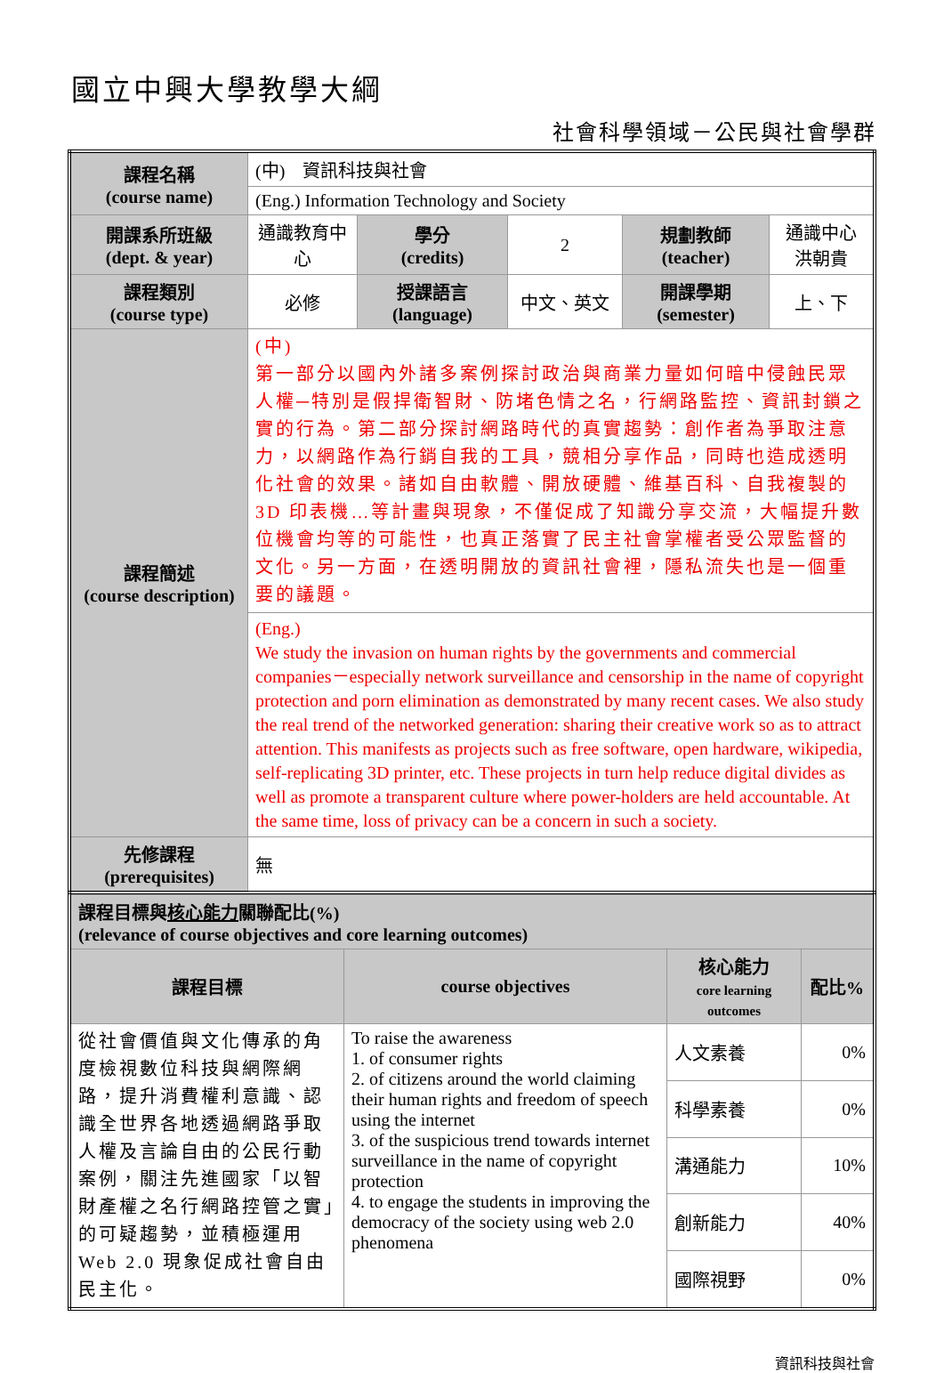國立中興大學教學大綱
社會科學領域－公民與社會學群
| 課程名稱 (course name) | (中) 資訊科技與社會 | | | | |
| | (Eng.) Information Technology and Society | | | | |
| 開課系所班級 (dept. & year) | 通識教育中心 | 學分 (credits) | 2 | 規劃教師 (teacher) | 通識中心 洪朝貴 |
| 課程類別 (course type) | 必修 | 授課語言 (language) | 中文、英文 | 開課學期 (semester) | 上、下 |
| 課程簡述 (course description) | (中) 第一部分以國內外諸多案例探討政治與商業力量如何暗中侵蝕民眾人權─特別是假捍衛智財、防堵色情之名，行網路監控、資訊封鎖之實的行為。第二部分探討網路時代的真實趨勢：創作者為爭取注意力，以網路作為行銷自我的工具，競相分享作品，同時也造成透明化社會的效果。諸如自由軟體、開放硬體、維基百科、自我複製的 3D 印表機…等計畫與現象，不僅促成了知識分享交流，大幅提升數位機會均等的可能性，也真正落實了民主社會掌權者受公眾監督的文化。另一方面，在透明開放的資訊社會裡，隱私流失也是一個重要的議題。 | | | | |
| | (Eng.) We study the invasion on human rights by the governments and commercial companies－especially network surveillance and censorship in the name of copyright protection and porn elimination as demonstrated by many recent cases. We also study the real trend of the networked generation: sharing their creative work so as to attract attention. This manifests as projects such as free software, open hardware, wikipedia, self-replicating 3D printer, etc. These projects in turn help reduce digital divides as well as promote a transparent culture where power-holders are held accountable. At the same time, loss of privacy can be a concern in such a society. | | | | |
| 先修課程 (prerequisites) | 無 | | | | |
| 課程目標與 核心能力 關聯配比(%) (relevance of course objectives and core learning outcomes) | | | |
| 課程目標 | course objectives | 核心能力 core learning outcomes | 配比% |
| 從社會價值與文化傳承的角度檢視數位科技與網際網路，提升消費權利意識、認識全世界各地透過網路爭取人權及言論自由的公民行動案例，關注先進國家「以智財產權之名行網路控管之實」的可疑趨勢，並積極運用 Web 2.0 現象促成社會自由民主化。 | To raise the awareness 1. of consumer rights 2. of citizens around the world claiming their human rights and freedom of speech using the internet 3. of the suspicious trend towards internet surveillance in the name of copyright protection 4. to engage the students in improving the democracy of the society using web 2.0 phenomena | 人文素養 | 0% |
| | | 科學素養 | 0% |
| | | 溝通能力 | 10% |
| | | 創新能力 | 40% |
| | | 國際視野 | 0% |
資訊科技與社會